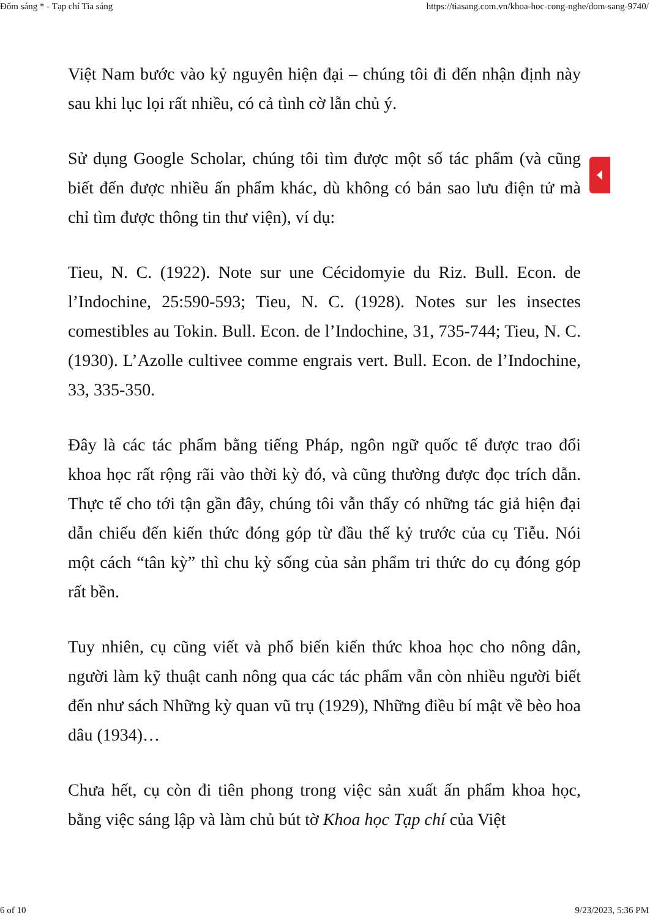Đốm sáng * - Tạp chí Tia sáng https://tiasang.com.vn/khoa-hoc-cong-nghe/dom-sang-9740/
Việt Nam bước vào kỷ nguyên hiện đại – chúng tôi đi đến nhận định này sau khi lục lọi rất nhiều, có cả tình cờ lẫn chủ ý.
Sử dụng Google Scholar, chúng tôi tìm được một số tác phẩm (và cũng biết đến được nhiều ấn phẩm khác, dù không có bản sao lưu điện tử mà chỉ tìm được thông tin thư viện), ví dụ:
Tieu, N. C. (1922). Note sur une Cécidomyie du Riz. Bull. Econ. de l’Indochine, 25:590-593; Tieu, N. C. (1928). Notes sur les insectes comestibles au Tokin. Bull. Econ. de l’Indochine, 31, 735-744; Tieu, N. C. (1930). L’Azolle cultivee comme engrais vert. Bull. Econ. de l’Indochine, 33, 335-350.
Đây là các tác phẩm bằng tiếng Pháp, ngôn ngữ quốc tế được trao đổi khoa học rất rộng rãi vào thời kỳ đó, và cũng thường được đọc trích dẫn. Thực tế cho tới tận gần đây, chúng tôi vẫn thấy có những tác giả hiện đại dẫn chiếu đến kiến thức đóng góp từ đầu thế kỷ trước của cụ Tiễu. Nói một cách “tân kỳ” thì chu kỳ sống của sản phẩm tri thức do cụ đóng góp rất bền.
Tuy nhiên, cụ cũng viết và phổ biến kiến thức khoa học cho nông dân, người làm kỹ thuật canh nông qua các tác phẩm vẫn còn nhiều người biết đến như sách Những kỳ quan vũ trụ (1929), Những điều bí mật về bèo hoa dâu (1934)…
Chưa hết, cụ còn đi tiên phong trong việc sản xuất ấn phẩm khoa học, bằng việc sáng lập và làm chủ bút tờ Khoa học Tạp chí của Việt
6 of 10 9/23/2023, 5:36 PM